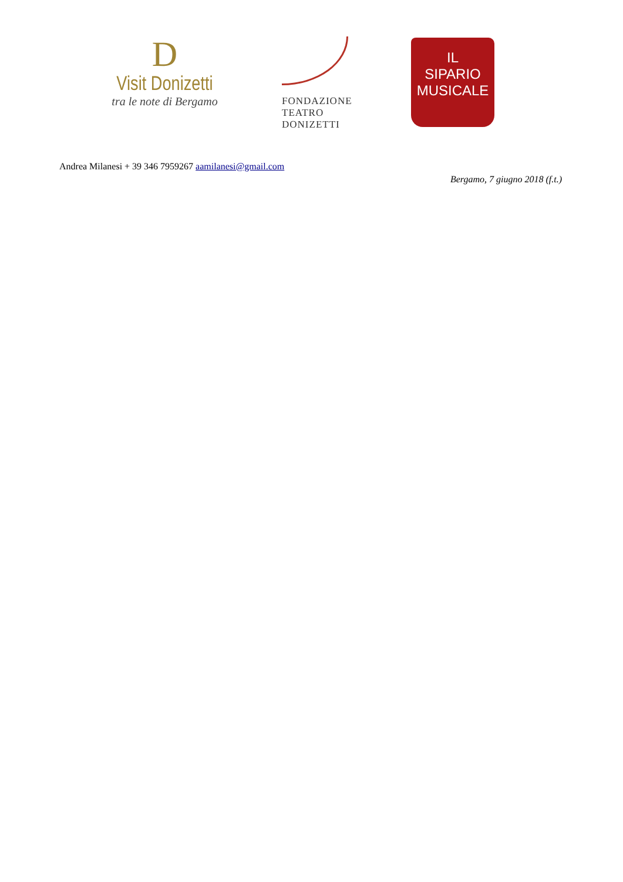D
Visit Donizetti
tra le note di Bergamo
FONDAZIONE
TEATRO
DONIZETTI
IL
SIPARIO
MUSICALE
Andrea Milanesi + 39 346 7959267 aamilanesi@gmail.com
Bergamo, 7 giugno 2018 (f.t.)